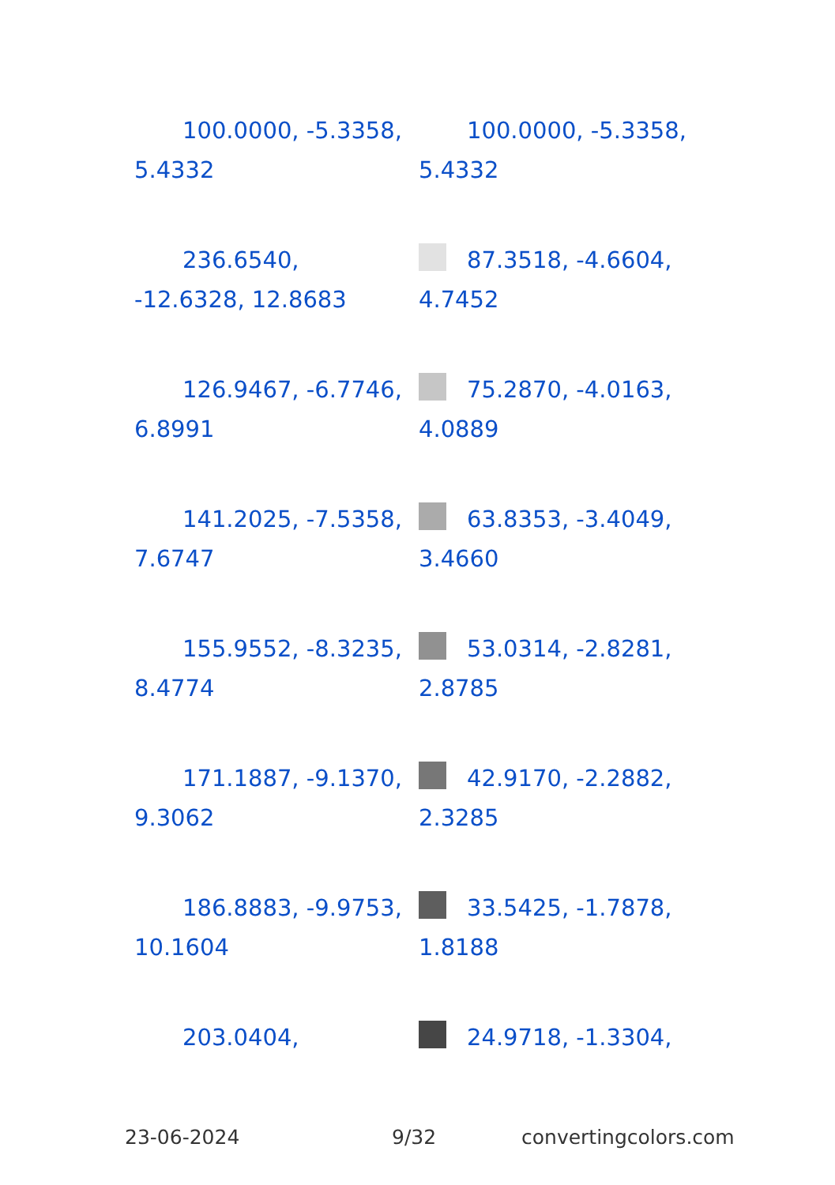| 100.0000, -5.3358, 5.4332 | 100.0000, -5.3358, 5.4332 |
| 236.6540, -12.6328, 12.8683 | 87.3518, -4.6604, 4.7452 |
| 126.9467, -6.7746, 6.8991 | 75.2870, -4.0163, 4.0889 |
| 141.2025, -7.5358, 7.6747 | 63.8353, -3.4049, 3.4660 |
| 155.9552, -8.3235, 8.4774 | 53.0314, -2.8281, 2.8785 |
| 171.1887, -9.1370, 9.3062 | 42.9170, -2.2882, 2.3285 |
| 186.8883, -9.9753, 10.1604 | 33.5425, -1.7878, 1.8188 |
| 203.0404, | 24.9718, -1.3304, |
23-06-2024 9/32 convertingcolors.com